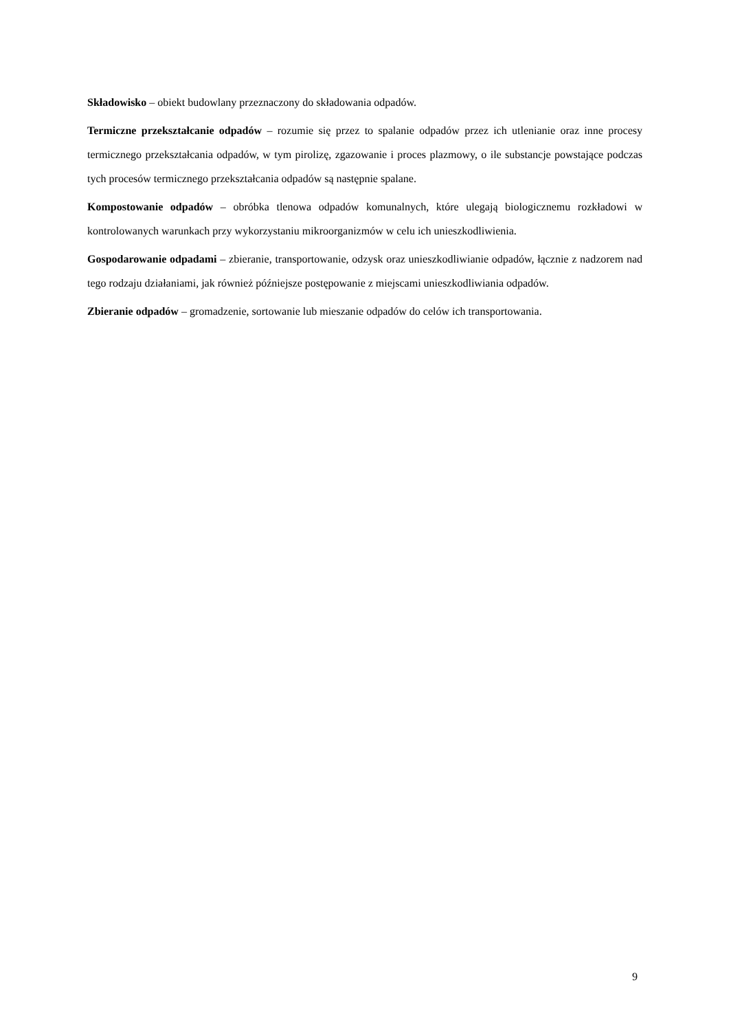Składowisko – obiekt budowlany przeznaczony do składowania odpadów.
Termiczne przekształcanie odpadów – rozumie się przez to spalanie odpadów przez ich utlenianie oraz inne procesy termicznego przekształcania odpadów, w tym pirolizę, zgazowanie i proces plazmowy, o ile substancje powstające podczas tych procesów termicznego przekształcania odpadów są następnie spalane.
Kompostowanie odpadów – obróbka tlenowa odpadów komunalnych, które ulegają biologicznemu rozkładowi w kontrolowanych warunkach przy wykorzystaniu mikroorganizmów w celu ich unieszkodliwienia.
Gospodarowanie odpadami – zbieranie, transportowanie, odzysk oraz unieszkodliwianie odpadów, łącznie z nadzorem nad tego rodzaju działaniami, jak również późniejsze postępowanie z miejscami unieszkodliwiania odpadów.
Zbieranie odpadów – gromadzenie, sortowanie lub mieszanie odpadów do celów ich transportowania.
9